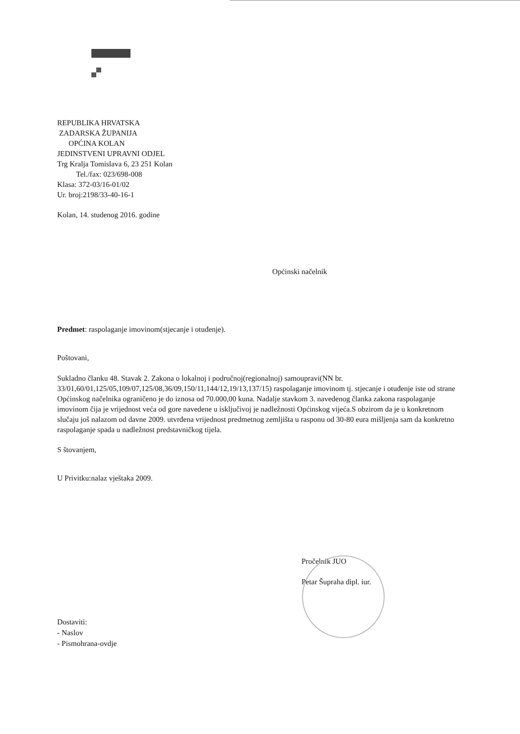REPUBLIKA HRVATSKA
ZADARSKA ŽUPANIJA
OPĆINA KOLAN
JEDINSTVENI UPRAVNI ODJEL
Trg Kralja Tomislava 6, 23 251 Kolan
Tel./fax: 023/698-008
Klasa: 372-03/16-01/02
Ur. broj:2198/33-40-16-1
Kolan, 14. studenog 2016. godine
Općinski načelnik
Predmet: raspolaganje imovinom(stjecanje i otuđenje).
Poštovani,
Sukladno članku 48. Stavak 2. Zakona o lokalnoj i područnoj(regionalnoj) samoupravi(NN br. 33/01,60/01,125/05,109/07,125/08,36/09,150/11,144/12,19/13,137/15) raspolaganje imovinom tj. stjecanje i otuđenje iste od strane Općinskog načelnika ograničeno je do iznosa od 70.000,00 kuna. Nadalje stavkom 3. navedenog članka zakona raspolaganje imovinom čija je vrijednost veća od gore navedene u isključivoj je nadležnosti Općinskog vijeća.S obzirom da je u konkretnom slučaju još nalazom od davne 2009. utvrđena vrijednost predmetnog zemljišta u rasponu od 30-80 eura mišljenja sam da konkretno raspolaganje spada u nadležnost predstavničkog tijela.
S štovanjem,
U Privitku:nalaz vještaka 2009.
Pročelnik JUO
Petar Šupraha dipl. iur.
Dostaviti:
- Naslov
- Pismohrana-ovdje